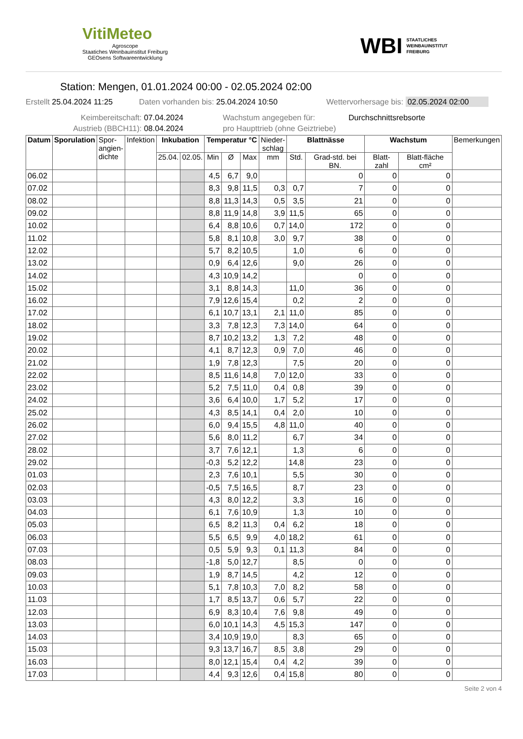VitiMeteo
Agroscope
Staatiches Weinbauinstitut Freiburg
GEOsens Softwareentwicklung
WBI STAATLICHES
WEINBAUINSTITUT
FREIBURG
Station: Mengen, 01.01.2024 00:00 - 02.05.2024 02:00
Erstellt 25.04.2024 11:25 Daten vorhanden bis: 25.04.2024 10:50 Wettervorhersage bis: 02.05.2024 02:00
Keimbereitschaft: 07.04.2024 Wachstum angegeben für: Durchschnittsrebsorte
Austrieb (BBCH11): 08.04.2024 pro Haupttrieb (ohne Geiztriebe)
| Datum | Sporulation | Spor- angien- dichte | Infektion | Inkubation | | Temperatur °C | | | Nieder- schlag | Blattnässe | | Wachstum | | Bemerkungen |
| --- | --- | --- | --- | --- | --- | --- | --- | --- | --- | --- | --- | --- | --- | --- |
| | | | | 25.04. | 02.05. | Min | Ø | Max | mm | Std. | Grad-std. bei BN. | Blatt-zahl | Blatt-fläche cm² | |
| 06.02 | | | | | | 4,5 | 6,7 | 9,0 | | | 0 | 0 | 0 | |
| 07.02 | | | | | | 8,3 | 9,8 | 11,5 | 0,3 | 0,7 | 7 | 0 | 0 | |
| 08.02 | | | | | | 8,8 | 11,3 | 14,3 | 0,5 | 3,5 | 21 | 0 | 0 | |
| 09.02 | | | | | | 8,8 | 11,9 | 14,8 | 3,9 | 11,5 | 65 | 0 | 0 | |
| 10.02 | | | | | | 6,4 | 8,8 | 10,6 | 0,7 | 14,0 | 172 | 0 | 0 | |
| 11.02 | | | | | | 5,8 | 8,1 | 10,8 | 3,0 | 9,7 | 38 | 0 | 0 | |
| 12.02 | | | | | | 5,7 | 8,2 | 10,5 | | 1,0 | 6 | 0 | 0 | |
| 13.02 | | | | | | 0,9 | 6,4 | 12,6 | | 9,0 | 26 | 0 | 0 | |
| 14.02 | | | | | | 4,3 | 10,9 | 14,2 | | | 0 | 0 | 0 | |
| 15.02 | | | | | | 3,1 | 8,8 | 14,3 | | 11,0 | 36 | 0 | 0 | |
| 16.02 | | | | | | 7,9 | 12,6 | 15,4 | | 0,2 | 2 | 0 | 0 | |
| 17.02 | | | | | | 6,1 | 10,7 | 13,1 | 2,1 | 11,0 | 85 | 0 | 0 | |
| 18.02 | | | | | | 3,3 | 7,8 | 12,3 | 7,3 | 14,0 | 64 | 0 | 0 | |
| 19.02 | | | | | | 8,7 | 10,2 | 13,2 | 1,3 | 7,2 | 48 | 0 | 0 | |
| 20.02 | | | | | | 4,1 | 8,7 | 12,3 | 0,9 | 7,0 | 46 | 0 | 0 | |
| 21.02 | | | | | | 1,9 | 7,8 | 12,3 | | 7,5 | 20 | 0 | 0 | |
| 22.02 | | | | | | 8,5 | 11,6 | 14,8 | 7,0 | 12,0 | 33 | 0 | 0 | |
| 23.02 | | | | | | 5,2 | 7,5 | 11,0 | 0,4 | 0,8 | 39 | 0 | 0 | |
| 24.02 | | | | | | 3,6 | 6,4 | 10,0 | 1,7 | 5,2 | 17 | 0 | 0 | |
| 25.02 | | | | | | 4,3 | 8,5 | 14,1 | 0,4 | 2,0 | 10 | 0 | 0 | |
| 26.02 | | | | | | 6,0 | 9,4 | 15,5 | 4,8 | 11,0 | 40 | 0 | 0 | |
| 27.02 | | | | | | 5,6 | 8,0 | 11,2 | | 6,7 | 34 | 0 | 0 | |
| 28.02 | | | | | | 3,7 | 7,6 | 12,1 | | 1,3 | 6 | 0 | 0 | |
| 29.02 | | | | | | -0,3 | 5,2 | 12,2 | | 14,8 | 23 | 0 | 0 | |
| 01.03 | | | | | | 2,3 | 7,6 | 10,1 | | 5,5 | 30 | 0 | 0 | |
| 02.03 | | | | | | -0,5 | 7,5 | 16,5 | | 8,7 | 23 | 0 | 0 | |
| 03.03 | | | | | | 4,3 | 8,0 | 12,2 | | 3,3 | 16 | 0 | 0 | |
| 04.03 | | | | | | 6,1 | 7,6 | 10,9 | | 1,3 | 10 | 0 | 0 | |
| 05.03 | | | | | | 6,5 | 8,2 | 11,3 | 0,4 | 6,2 | 18 | 0 | 0 | |
| 06.03 | | | | | | 5,5 | 6,5 | 9,9 | 4,0 | 18,2 | 61 | 0 | 0 | |
| 07.03 | | | | | | 0,5 | 5,9 | 9,3 | 0,1 | 11,3 | 84 | 0 | 0 | |
| 08.03 | | | | | | -1,8 | 5,0 | 12,7 | | 8,5 | 0 | 0 | 0 | |
| 09.03 | | | | | | 1,9 | 8,7 | 14,5 | | 4,2 | 12 | 0 | 0 | |
| 10.03 | | | | | | 5,1 | 7,8 | 10,3 | 7,0 | 8,2 | 58 | 0 | 0 | |
| 11.03 | | | | | | 1,7 | 8,5 | 13,7 | 0,6 | 5,7 | 22 | 0 | 0 | |
| 12.03 | | | | | | 6,9 | 8,3 | 10,4 | 7,6 | 9,8 | 49 | 0 | 0 | |
| 13.03 | | | | | | 6,0 | 10,1 | 14,3 | 4,5 | 15,3 | 147 | 0 | 0 | |
| 14.03 | | | | | | 3,4 | 10,9 | 19,0 | | 8,3 | 65 | 0 | 0 | |
| 15.03 | | | | | | 9,3 | 13,7 | 16,7 | 8,5 | 3,8 | 29 | 0 | 0 | |
| 16.03 | | | | | | 8,0 | 12,1 | 15,4 | 0,4 | 4,2 | 39 | 0 | 0 | |
| 17.03 | | | | | | 4,4 | 9,3 | 12,6 | 0,4 | 15,8 | 80 | 0 | 0 | |
Seite 2 von 4